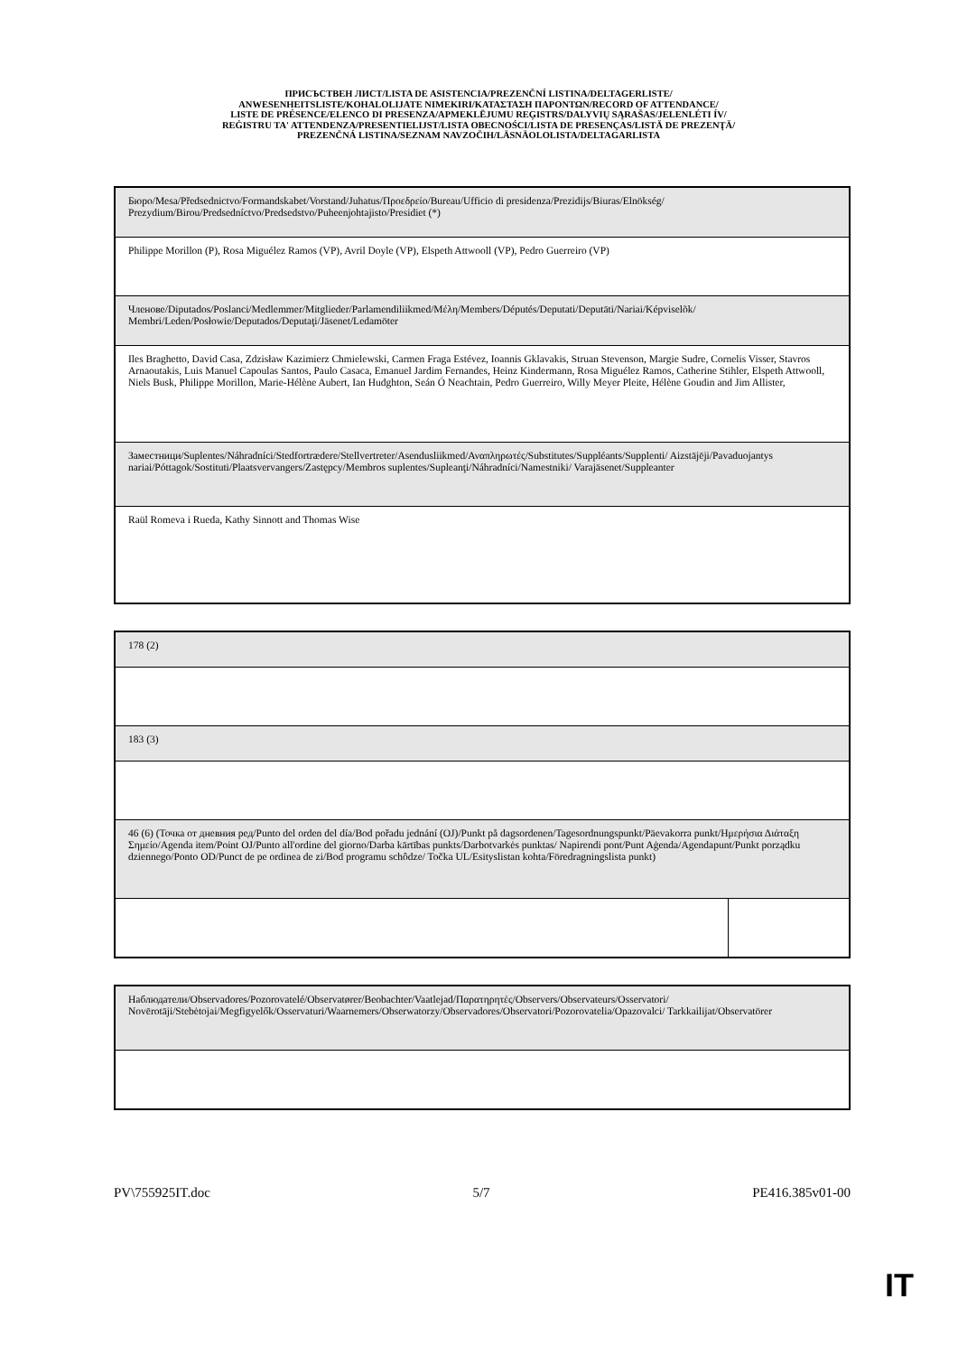ПРИСЪСТВЕН ЛИСТ/LISTA DE ASISTENCIA/PREZENČNÍ LISTINA/DELTAGERLISTE/
ANWESENHEITSLISTE/KOHALOLIJATE NIMEKIRI/ΚΑΤΑΣΤΑΣΗ ΠΑΡΟΝΤΩΝ/RECORD OF ATTENDANCE/
LISTE DE PRÉSENCE/ELENCO DI PRESENZA/APMEKLĒJUMU REĢISTRS/DALYVIŲ SĄRAŠAS/JELENLÉTI ÍV/
REĠISTRU TA' ATTENDENZA/PRESENTIELIJST/LISTA OBECNOŚCI/LISTA DE PRESENÇAS/LISTĂ DE PREZENŢĂ/
PREZENČNÁ LISTINA/SEZNAM NAVZOČIH/LÄSNÄOLOLISTA/DELTAGARLISTA
| Бюро/Mesa/Předsednictvo/Formandskabet/Vorstand/Juhatus/Προεδρείο/Bureau/Ufficio di presidenza/Prezidijs/Biuras/Elnökség/ Prezydium/Birou/Predsedníctvo/Predsedstvo/Puheenjohtajisto/Presidiet (*) |
| Philippe Morillon (P), Rosa Miguélez Ramos (VP), Avril Doyle (VP), Elspeth Attwooll (VP), Pedro Guerreiro (VP) |
| Членове/Diputados/Poslanci/Medlemmer/Mitglieder/Parlamendiliikmed/Μέλη/Members/Députés/Deputati/Deputāti/Nariai/Képviselõk/ Membri/Leden/Posłowie/Deputados/Deputaţi/Jäsenet/Ledamöter |
| Iles Braghetto, David Casa, Zdzisław Kazimierz Chmielewski, Carmen Fraga Estévez, Ioannis Gklavakis, Struan Stevenson, Margie Sudre, Cornelis Visser, Stavros Arnaoutakis, Luis Manuel Capoulas Santos, Paulo Casaca, Emanuel Jardim Fernandes, Heinz Kindermann, Rosa Miguélez Ramos, Catherine Stihler, Elspeth Attwooll, Niels Busk, Philippe Morillon, Marie-Hélène Aubert, Ian Hudghton, Seán Ó Neachtain, Pedro Guerreiro, Willy Meyer Pleite, Hélène Goudin and Jim Allister, |
| Заместници/Suplentes/Náhradníci/Stedfortrædere/Stellvertreter/Asendusliikmed/Αναπληρωτές/Substitutes/Suppléants/Supplenti/ Aizstājēji/Pavaduojantys nariai/Póttagok/Sostituti/Plaatsvervangers/Zastępcy/Membros suplentes/Supleanţi/Náhradníci/Namestniki/ Varajäsenet/Suppleanter |
| Raül Romeva i Rueda, Kathy Sinnott and Thomas Wise |
| 178 (2) | |
| 183 (3) | |
| 46 (6) (Точка от дневния ред/Punto del orden del día/Bod pořadu jednání (OJ)/Punkt på dagsordenen/Tagesordnungspunkt/Päevakorra punkt/Ημερήσια Διάταξη Σημείο/Agenda item/Point OJ/Punto all'ordine del giorno/Darba kārtības punkts/Darbotvarkės punktas/ Napirendi pont/Punt Aġenda/Agendapunt/Punkt porządku dziennego/Ponto OD/Punct de pe ordinea de zi/Bod programu schôdze/ Točka UL/Esityslistan kohta/Föredragningslista punkt) | |
| Наблюдатели/Observadores/Pozorovatelé/Observatører/Beobachter/Vaatlejad/Παρατηρητές/Observers/Observateurs/Osservatori/ Novērotāji/Stebėtojai/Megfigyelők/Osservaturi/Waarnemers/Obserwatorzy/Observadores/Observatori/Pozorovatelia/Opazovalci/ Tarkkailijat/Observatörer |
PV\755925IT.doc 5/7 PE416.385v01-00
IT